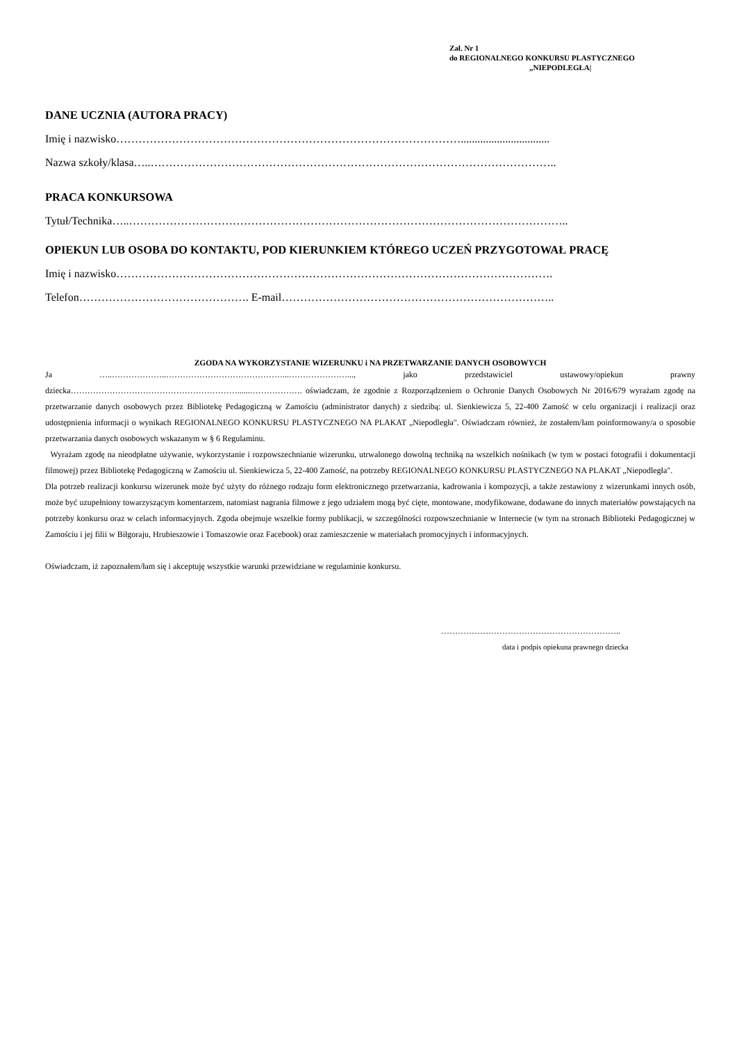Zał. Nr 1
do REGIONALNEGO KONKURSU PLASTYCZNEGO
„NIEPODLEGŁA|
DANE UCZNIA (AUTORA PRACY)
Imię i nazwisko…………………………………………………………………………………................................
Nazwa szkoły/klasa…..………………………………………………………………………………………………..
PRACA KONKURSOWA
Tytuł/Technika…..………………………………………………………………………………………………………..
OPIEKUN LUB OSOBA DO KONTAKTU, POD KIERUNKIEM KTÓREGO UCZEŃ PRZYGOTOWAŁ PRACĘ
Imię i nazwisko……………………………………………………………………………………………………….
Telefon………………………………………. E-mail………………………………………………………………..
ZGODA NA WYKORZYSTANIE WIZERUNKU i NA PRZETWARZANIE DANYCH OSOBOWYCH
Ja …..………………..……………………………………...…………………..., jako przedstawiciel ustawowy/opiekun prawny dziecka……………………………………………………......………………. oświadczam, że zgodnie z Rozporządzeniem o Ochronie Danych Osobowych Nr 2016/679 wyrażam zgodę na przetwarzanie danych osobowych przez Bibliotekę Pedagogiczną w Zamościu (administrator danych) z siedzibą: ul. Sienkiewicza 5, 22-400 Zamość w celu organizacji i realizacji oraz udostępnienia informacji o wynikach REGIONALNEGO KONKURSU PLASTYCZNEGO NA PLAKAT „Niepodległa". Oświadczam również, że zostałem/łam poinformowany/a o sposobie przetwarzania danych osobowych wskazanym w § 6 Regulaminu.
Wyrażam zgodę na nieodpłatne używanie, wykorzystanie i rozpowszechnianie wizerunku, utrwalonego dowolną techniką na wszelkich nośnikach (w tym w postaci fotografii i dokumentacji filmowej) przez Bibliotekę Pedagogiczną w Zamościu ul. Sienkiewicza 5, 22-400 Zamość, na potrzeby REGIONALNEGO KONKURSU PLASTYCZNEGO NA PLAKAT „Niepodległa".
Dla potrzeb realizacji konkursu wizerunek może być użyty do różnego rodzaju form elektronicznego przetwarzania, kadrowania i kompozycji, a także zestawiony z wizerunkami innych osób, może być uzupełniony towarzyszącym komentarzem, natomiast nagrania filmowe z jego udziałem mogą być cięte, montowane, modyfikowane, dodawane do innych materiałów powstających na potrzeby konkursu oraz w celach informacyjnych. Zgoda obejmuje wszelkie formy publikacji, w szczególności rozpowszechnianie w Internecie (w tym na stronach Biblioteki Pedagogicznej w Zamościu i jej filii w Biłgoraju, Hrubieszowie i Tomaszowie oraz Facebook) oraz zamieszczenie w materiałach promocyjnych i informacyjnych.
Oświadczam, iż zapoznałem/łam się i akceptuję wszystkie warunki przewidziane w regulaminie konkursu.
………………………………………………………..
data i podpis opiekuna prawnego dziecka